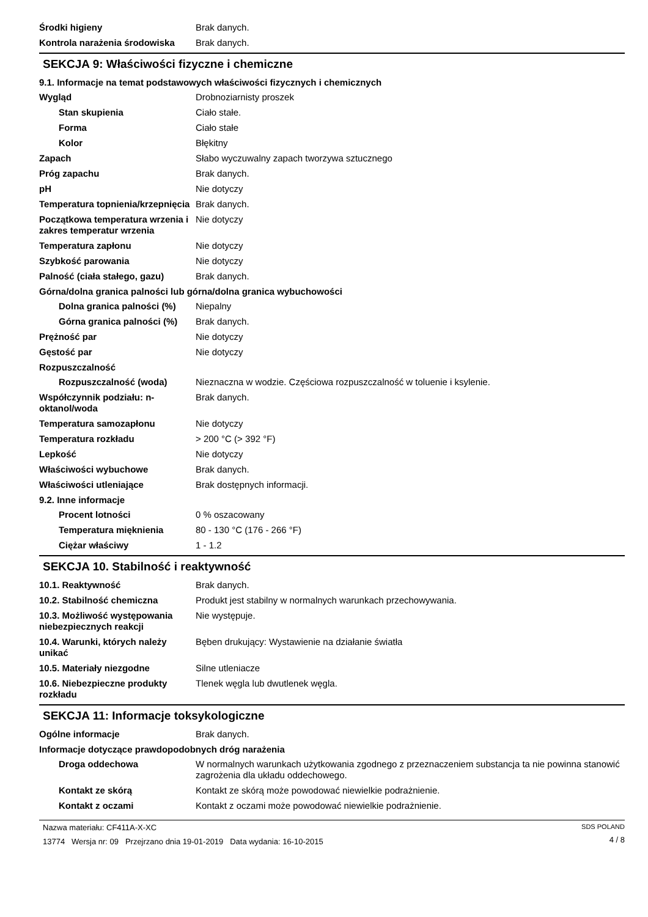Środki higieny Brak danych.
Kontrola narażenia środowiska
Brak danych.
SEKCJA 9: Właściwości fizyczne i chemiczne
9.1. Informacje na temat podstawowych właściwości fizycznych i chemicznych
Wygląd Drobnoziarnisty proszek
Stan skupienia Ciało stałe.
Forma Ciało stałe
Kolor Błękitny
Zapach Słabo wyczuwalny zapach tworzywa sztucznego
Próg zapachu Brak danych.
pH Nie dotyczy
Temperatura topnienia/krzepnięcia
Brak danych.
Początkowa temperatura wrzenia i zakres temperatur wrzenia
Nie dotyczy
Temperatura zapłonu Nie dotyczy
Szybkość parowania Nie dotyczy
Palność (ciała stałego, gazu)
Brak danych.
Górna/dolna granica palności lub górna/dolna granica wybuchowości
Dolna granica palności (%)
Niepalny
Górna granica palności (%)
Brak danych.
Prężność par Nie dotyczy
Gęstość par Nie dotyczy
Rozpuszczalność
Rozpuszczalność (woda) Nieznaczna w wodzie. Częściowa rozpuszczalność w toluenie i ksylenie.
Współczynnik podziału: n-oktanol/woda
Brak danych.
Temperatura samozapłonu Nie dotyczy
Temperatura rozkładu > 200 °C (> 392 °F)
Lepkość Nie dotyczy
Właściwości wybuchowe Brak danych.
Właściwości utleniające Brak dostępnych informacji.
9.2. Inne informacje
Procent lotności 0 % oszacowany
Temperatura mięknienia 80 - 130 °C (176 - 266 °F)
Ciężar właściwy 1 - 1.2
SEKCJA 10. Stabilność i reaktywność
10.1. Reaktywność Brak danych.
10.2. Stabilność chemiczna Produkt jest stabilny w normalnych warunkach przechowywania.
10.3. Możliwość występowania niebezpiecznych reakcji
Nie występuje.
10.4. Warunki, których należy unikać
Bęben drukujący: Wystawienie na działanie światła
10.5. Materiały niezgodne Silne utleniacze
10.6. Niebezpieczne produkty rozkładu
Tlenek węgla lub dwutlenek węgla.
SEKCJA 11: Informacje toksykologiczne
Ogólne informacje Brak danych.
Informacje dotyczące prawdopodobnych dróg narażenia
Droga oddechowa W normalnych warunkach użytkowania zgodnego z przeznaczeniem substancja ta nie powinna stanowić zagrożenia dla układu oddechowego.
Kontakt ze skórą Kontakt ze skórą może powodować niewielkie podrażnienie.
Kontakt z oczami Kontakt z oczami może powodować niewielkie podrażnienie.
Nazwa materiału: CF411A-X-XC
13774 Wersja nr: 09 Przejrzano dnia 19-01-2019 Data wydania: 16-10-2015
SDS POLAND
4 / 8